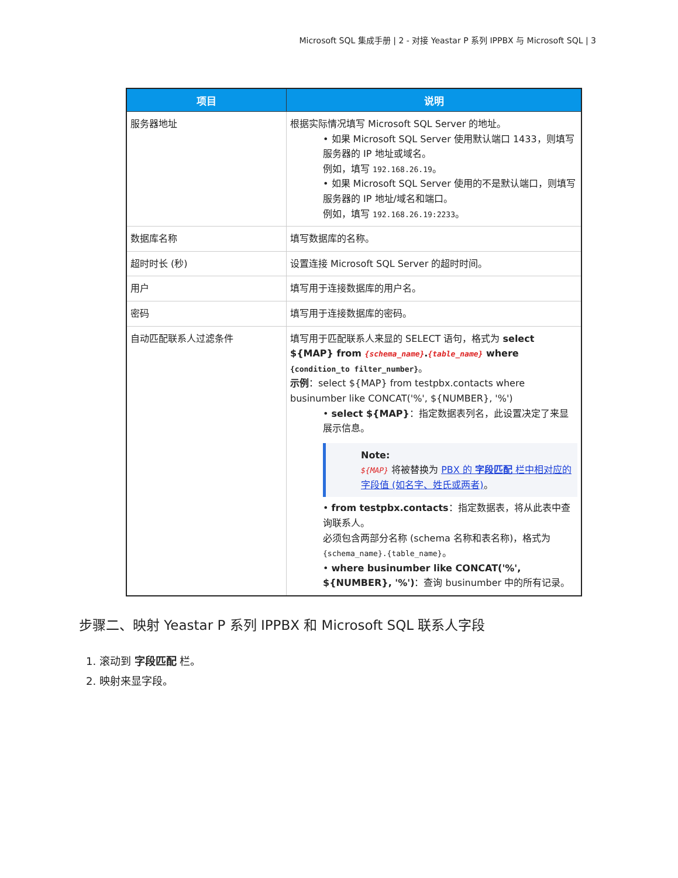Microsoft SQL 集成手册 | 2 - 对接 Yeastar P 系列 IPPBX 与 Microsoft SQL | 3
| 项目 | 说明 |
| --- | --- |
| 服务器地址 | 根据实际情况填写 Microsoft SQL Server 的地址。 • 如果 Microsoft SQL Server 使用默认端口 1433，则填写服务器的 IP 地址或域名。 例如，填写 192.168.26.19 。 • 如果 Microsoft SQL Server 使用的不是默认端口，则填写服务器的 IP 地址/域名和端口。 例如，填写 192.168.26.19:2233 。 |
| 数据库名称 | 填写数据库的名称。 |
| 超时时长 (秒) | 设置连接 Microsoft SQL Server 的超时时间。 |
| 用户 | 填写用于连接数据库的用户名。 |
| 密码 | 填写用于连接数据库的密码。 |
| 自动匹配联系人过滤条件 | 填写用于匹配联系人来显的 SELECT 语句，格式为 select ${MAP} from {schema_name} . {table_name} where {condition_to filter_number} 。 示例 ：select ${MAP} from testpbx.contacts where businumber like CONCAT('%', ${NUMBER}, '%') • select ${MAP} ：指定数据表列名，此设置决定了来显展示信息。 Note: ${MAP} 将被替换为 PBX 的 字段匹配 栏中相对应的字段值 (如名字、姓氏或两者) 。 • from testpbx.contacts ：指定数据表，将从此表中查询联系人。 必须包含两部分名称 (schema 名称和表名称)，格式为 {schema_name}.{table_name} 。 • where businumber like CONCAT('%', ${NUMBER}, '%') ：查询 businumber 中的所有记录。 |
步骤二、映射 Yeastar P 系列 IPPBX 和 Microsoft SQL 联系人字段
1. 滚动到 字段匹配 栏。
2. 映射来显字段。